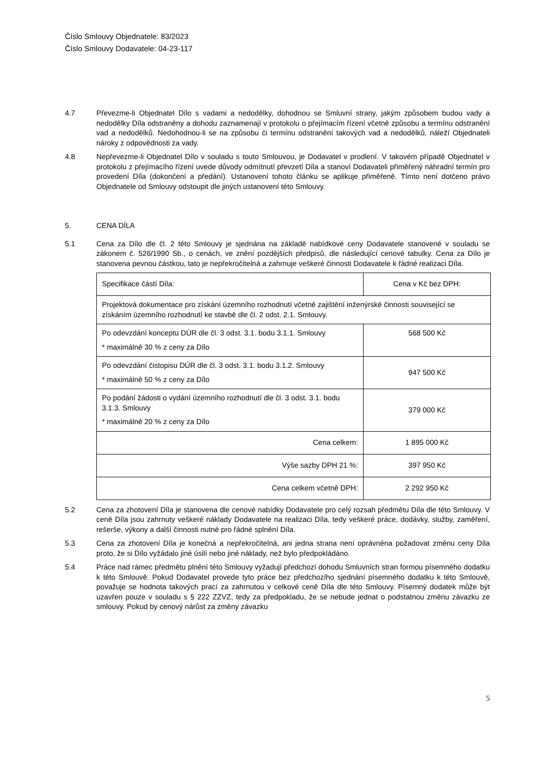Číslo Smlouvy Objednatele: 83/2023
Číslo Smlouvy Dodavatele: 04-23-117
4.7 Převezme-li Objednatel Dílo s vadami a nedodělky, dohodnou se Smluvní strany, jakým způsobem budou vady a nedodělky Díla odstraněny a dohodu zaznamenají v protokolu o přejímacím řízení včetně způsobu a termínu odstranění vad a nedodělků. Nedohodnou-li se na způsobu či termínu odstranění takových vad a nedodělků, náleží Objednateli nároky z odpovědnosti za vady.
4.8 Nepřevezme-li Objednatel Dílo v souladu s touto Smlouvou, je Dodavatel v prodlení. V takovém případě Objednatel v protokolu z přejímacího řízení uvede důvody odmítnutí převzetí Díla a stanoví Dodavateli přiměřený náhradní termín pro provedení Díla (dokončení a předání). Ustanovení tohoto článku se aplikuje přiměřeně. Tímto není dotčeno právo Objednatele od Smlouvy odstoupit dle jiných ustanovení této Smlouvy.
5. CENA DÍLA
5.1 Cena za Dílo dle čl. 2 této Smlouvy je sjednána na základě nabídkové ceny Dodavatele stanovené v souladu se zákonem č. 526/1990 Sb., o cenách, ve znění pozdějších předpisů, dle následující cenové tabulky. Cena za Dílo je stanovena pevnou částkou, tato je nepřekročitelná a zahrnuje veškeré činnosti Dodavatele k řádné realizaci Díla.
| Specifikace částí Díla: | Cena v Kč bez DPH: |
| Projektová dokumentace pro získání územního rozhodnutí včetně zajištění inženýrské činnosti související se získáním územního rozhodnutí ke stavbě dle čl. 2 odst. 2.1. Smlouvy. | |
| Po odevzdání konceptu DÚR dle čl. 3 odst. 3.1. bodu 3.1.1. Smlouvy * maximálně 30 % z ceny za Dílo | 568 500 Kč |
| Po odevzdání čistopisu DÚR dle čl. 3 odst. 3.1. bodu 3.1.2. Smlouvy * maximálně 50 % z ceny za Dílo | 947 500 Kč |
| Po podání žádosti o vydání územního rozhodnutí dle čl. 3 odst. 3.1. bodu 3.1.3. Smlouvy * maximálně 20 % z ceny za Dílo | 379 000 Kč |
| Cena celkem: | 1 895 000 Kč |
| Výše sazby DPH 21 %: | 397 950 Kč |
| Cena celkem včetně DPH: | 2 292 950 Kč |
5.2 Cena za zhotovení Díla je stanovena dle cenové nabídky Dodavatele pro celý rozsah předmětu Díla dle této Smlouvy. V ceně Díla jsou zahrnuty veškeré náklady Dodavatele na realizaci Díla, tedy veškeré práce, dodávky, služby, zaměření, rešerše, výkony a další činnosti nutné pro řádné splnění Díla.
5.3 Cena za zhotovení Díla je konečná a nepřekročitelná, ani jedna strana není oprávněna požadovat změnu ceny Díla proto, že si Dílo vyžádalo jiné úsilí nebo jiné náklady, než bylo předpokládáno.
5.4 Práce nad rámec předmětu plnění této Smlouvy vyžadují předchozí dohodu Smluvních stran formou písemného dodatku k této Smlouvě. Pokud Dodavatel provede tyto práce bez předchozího sjednání písemného dodatku k této Smlouvě, považuje se hodnota takových prací za zahrnutou v celkové ceně Díla dle této Smlouvy. Písemný dodatek může být uzavřen pouze v souladu s § 222 ZZVZ, tedy za předpokladu, že se nebude jednat o podstatnou změnu závazku ze smlouvy. Pokud by cenový nárůst za změny závazku
5